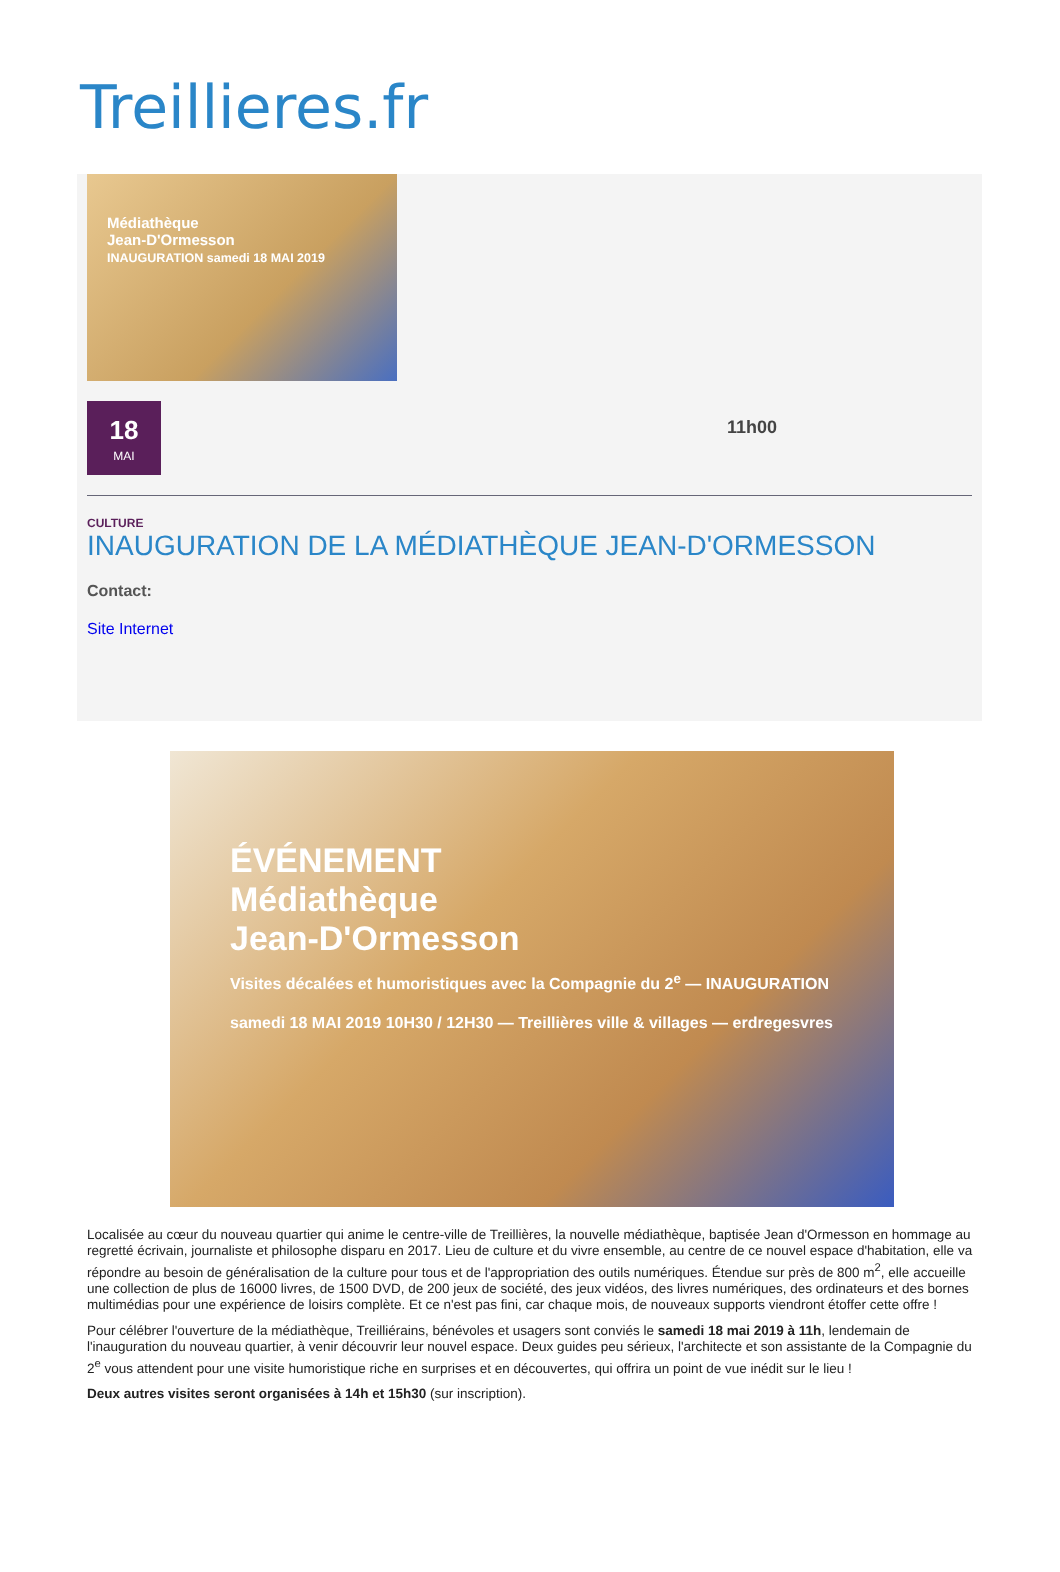Treillieres.fr
Médiathèque
Jean-D'Ormesson
INAUGURATION samedi 18 MAI 2019
18
MAI
11h00
CULTURE
INAUGURATION DE LA MÉDIATHÈQUE JEAN-D'ORMESSON
Contact:
Site Internet
ÉVÉNEMENT
Médiathèque
Jean-D'Ormesson
Visites décalées et humoristiques avec la Compagnie du 2<sup>e</sup> — INAUGURATION samedi 18 MAI 2019 10H30 / 12H30 — Treillières ville & villages — erdregesvres
Localisée au cœur du nouveau quartier qui anime le centre-ville de Treillières, la nouvelle médiathèque, baptisée Jean d'Ormesson en hommage au regretté écrivain, journaliste et philosophe disparu en 2017. Lieu de culture et du vivre ensemble, au centre de ce nouvel espace d'habitation, elle va répondre au besoin de généralisation de la culture pour tous et de l'appropriation des outils numériques. Étendue sur près de 800 m<sup>2</sup>, elle accueille une collection de plus de 16000 livres, de 1500 DVD, de 200 jeux de société, des jeux vidéos, des livres numériques, des ordinateurs et des bornes multimédias pour une expérience de loisirs complète. Et ce n'est pas fini, car chaque mois, de nouveaux supports viendront étoffer cette offre !
Pour célébrer l'ouverture de la médiathèque, Treilliérains, bénévoles et usagers sont conviés le samedi 18 mai 2019 à 11h, lendemain de l'inauguration du nouveau quartier, à venir découvrir leur nouvel espace. Deux guides peu sérieux, l'architecte et son assistante de la Compagnie du 2<sup>e</sup> vous attendent pour une visite humoristique riche en surprises et en découvertes, qui offrira un point de vue inédit sur le lieu !
Deux autres visites seront organisées à 14h et 15h30 (sur inscription).